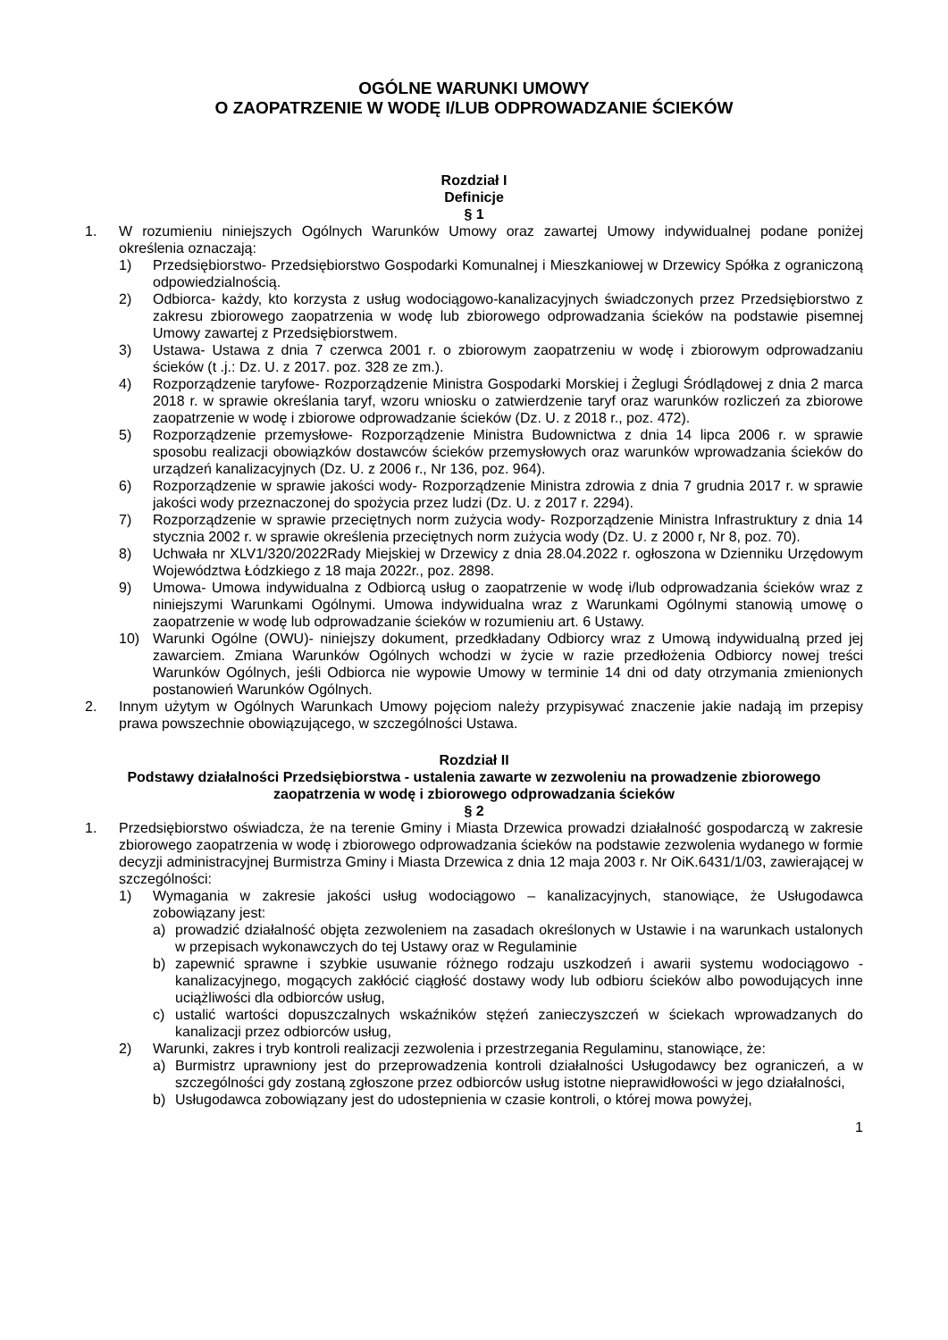OGÓLNE WARUNKI UMOWY
O ZAOPATRZENIE W WODĘ I/LUB ODPROWADZANIE ŚCIEKÓW
Rozdział I
Definicje
§ 1
1. W rozumieniu niniejszych Ogólnych Warunków Umowy oraz zawartej Umowy indywidualnej podane poniżej określenia oznaczają:
1) Przedsiębiorstwo- Przedsiębiorstwo Gospodarki Komunalnej i Mieszkaniowej w Drzewicy Spółka z ograniczoną odpowiedzialnością.
2) Odbiorca- każdy, kto korzysta z usług wodociągowo-kanalizacyjnych świadczonych przez Przedsiębiorstwo z zakresu zbiorowego zaopatrzenia w wodę lub zbiorowego odprowadzania ścieków na podstawie pisemnej Umowy zawartej z Przedsiębiorstwem.
3) Ustawa- Ustawa z dnia 7 czerwca 2001 r. o zbiorowym zaopatrzeniu w wodę i zbiorowym odprowadzaniu ścieków (t .j.: Dz. U. z 2017. poz. 328 ze zm.).
4) Rozporządzenie taryfowe- Rozporządzenie Ministra Gospodarki Morskiej i Żeglugi Śródlądowej z dnia 2 marca 2018 r. w sprawie określania taryf, wzoru wniosku o zatwierdzenie taryf oraz warunków rozliczeń za zbiorowe zaopatrzenie w wodę i zbiorowe odprowadzanie ścieków (Dz. U. z 2018 r., poz. 472).
5) Rozporządzenie przemysłowe- Rozporządzenie Ministra Budownictwa z dnia 14 lipca 2006 r. w sprawie sposobu realizacji obowiązków dostawców ścieków przemysłowych oraz warunków wprowadzania ścieków do urządzeń kanalizacyjnych (Dz. U. z 2006 r., Nr 136, poz. 964).
6) Rozporządzenie w sprawie jakości wody- Rozporządzenie Ministra zdrowia z dnia 7 grudnia 2017 r. w sprawie jakości wody przeznaczonej do spożycia przez ludzi (Dz. U. z 2017 r. 2294).
7) Rozporządzenie w sprawie przeciętnych norm zużycia wody- Rozporządzenie Ministra Infrastruktury z dnia 14 stycznia 2002 r. w sprawie określenia przeciętnych norm zużycia wody (Dz. U. z 2000 r, Nr 8, poz. 70).
8) Uchwała nr XLV1/320/2022Rady Miejskiej w Drzewicy z dnia 28.04.2022 r. ogłoszona w Dzienniku Urzędowym Województwa Łódzkiego z 18 maja 2022r., poz. 2898.
9) Umowa- Umowa indywidualna z Odbiorcą usług o zaopatrzenie w wodę i/lub odprowadzania ścieków wraz z niniejszymi Warunkami Ogólnymi. Umowa indywidualna wraz z Warunkami Ogólnymi stanowią umowę o zaopatrzenie w wodę lub odprowadzanie ścieków w rozumieniu art. 6 Ustawy.
10) Warunki Ogólne (OWU)- niniejszy dokument, przedkładany Odbiorcy wraz z Umową indywidualną przed jej zawarciem. Zmiana Warunków Ogólnych wchodzi w życie w razie przedłożenia Odbiorcy nowej treści Warunków Ogólnych, jeśli Odbiorca nie wypowie Umowy w terminie 14 dni od daty otrzymania zmienionych postanowień Warunków Ogólnych.
2. Innym użytym w Ogólnych Warunkach Umowy pojęciom należy przypisywać znaczenie jakie nadają im przepisy prawa powszechnie obowiązującego, w szczególności Ustawa.
Rozdział II
Podstawy działalności Przedsiębiorstwa - ustalenia zawarte w zezwoleniu na prowadzenie zbiorowego zaopatrzenia w wodę i zbiorowego odprowadzania ścieków
§ 2
1. Przedsiębiorstwo oświadcza, że na terenie Gminy i Miasta Drzewica prowadzi działalność gospodarczą w zakresie zbiorowego zaopatrzenia w wodę i zbiorowego odprowadzania ścieków na podstawie zezwolenia wydanego w formie decyzji administracyjnej Burmistrza Gminy i Miasta Drzewica z dnia 12 maja 2003 r. Nr OiK.6431/1/03, zawierającej w szczególności:
1) Wymagania w zakresie jakości usług wodociągowo – kanalizacyjnych, stanowiące, że Usługodawca zobowiązany jest:
a) prowadzić działalność objęta zezwoleniem na zasadach określonych w Ustawie i na warunkach ustalonych w przepisach wykonawczych do tej Ustawy oraz w Regulaminie
b) zapewnić sprawne i szybkie usuwanie różnego rodzaju uszkodzeń i awarii systemu wodociągowo - kanalizacyjnego, mogących zakłócić ciągłość dostawy wody lub odbioru ścieków albo powodujących inne uciążliwości dla odbiorców usług,
c) ustalić wartości dopuszczalnych wskaźników stężeń zanieczyszczeń w ściekach wprowadzanych do kanalizacji przez odbiorców usług,
2) Warunki, zakres i tryb kontroli realizacji zezwolenia i przestrzegania Regulaminu, stanowiące, że:
a) Burmistrz uprawniony jest do przeprowadzenia kontroli działalności Usługodawcy bez ograniczeń, a w szczególności gdy zostaną zgłoszone przez odbiorców usług istotne nieprawidłowości w jego działalności,
b) Usługodawca zobowiązany jest do udostepnienia w czasie kontroli, o której mowa powyżej,
1